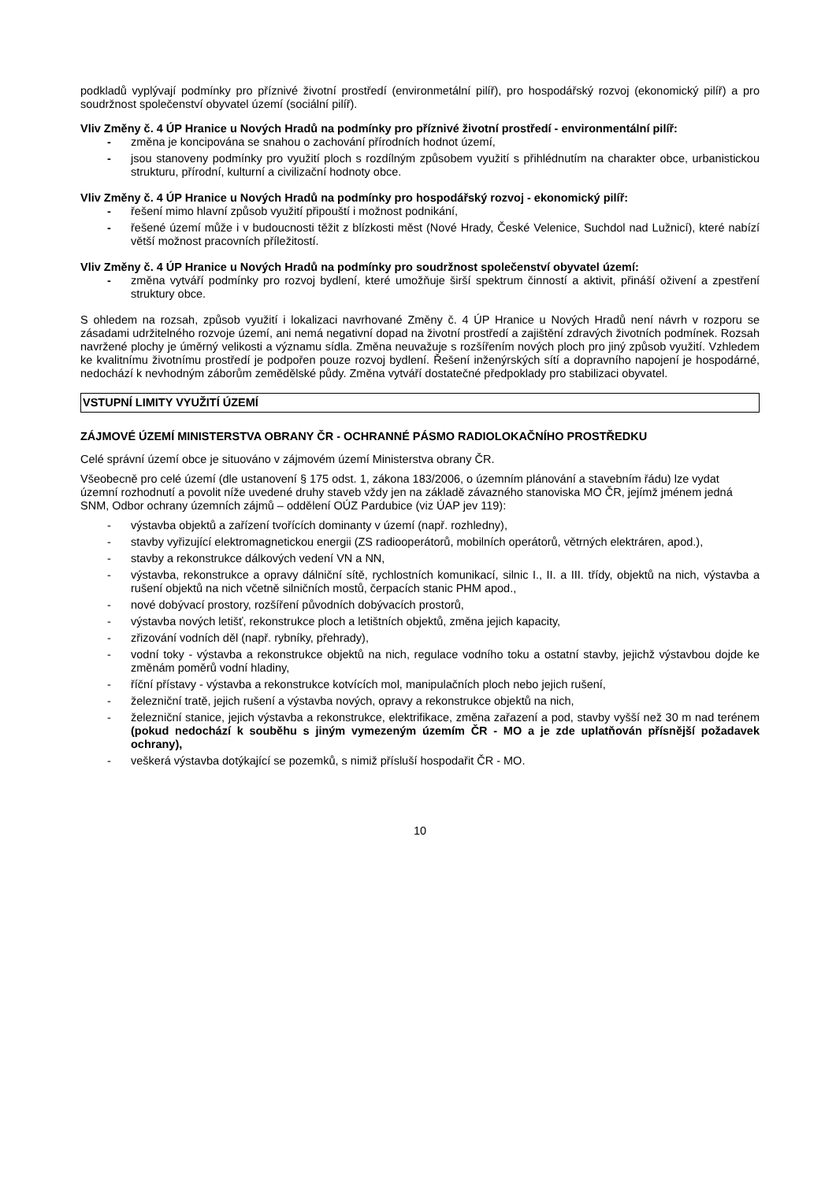podkladů vyplývají podmínky pro příznivé životní prostředí (environmetální pilíř), pro hospodářský rozvoj (ekonomický pilíř) a pro soudržnost společenství obyvatel území (sociální pilíř).
Vliv Změny č. 4 ÚP Hranice u Nových Hradů na podmínky pro příznivé životní prostředí - environmentální pilíř:
- změna je koncipována se snahou o zachování přírodních hodnot území,
- jsou stanoveny podmínky pro využití ploch s rozdílným způsobem využití s přihlédnutím na charakter obce, urbanistickou strukturu, přírodní, kulturní a civilizační hodnoty obce.
Vliv Změny č. 4 ÚP Hranice u Nových Hradů na podmínky pro hospodářský rozvoj - ekonomický pilíř:
- řešení mimo hlavní způsob využití připouští i možnost podnikání,
- řešené území může i v budoucnosti těžit z blízkosti měst (Nové Hrady, České Velenice, Suchdol nad Lužnicí), které nabízí větší možnost pracovních příležitostí.
Vliv Změny č. 4 ÚP Hranice u Nových Hradů na podmínky pro soudržnost společenství obyvatel území:
- změna vytváří podmínky pro rozvoj bydlení, které umožňuje širší spektrum činností a aktivit, přináší oživení a zpestření struktury obce.
S ohledem na rozsah, způsob využití i lokalizaci navrhované Změny č. 4 ÚP Hranice u Nových Hradů není návrh v rozporu se zásadami udržitelného rozvoje území, ani nemá negativní dopad na životní prostředí a zajištění zdravých životních podmínek. Rozsah navržené plochy je úměrný velikosti a významu sídla. Změna neuvažuje s rozšířením nových ploch pro jiný způsob využití. Vzhledem ke kvalitnímu životnímu prostředí je podpořen pouze rozvoj bydlení. Řešení inženýrských sítí a dopravního napojení je hospodárné, nedochází k nevhodným záborům zemědělské půdy. Změna vytváří dostatečné předpoklady pro stabilizaci obyvatel.
VSTUPNÍ LIMITY VYUŽITÍ ÚZEMÍ
ZÁJMOVÉ ÚZEMÍ MINISTERSTVA OBRANY ČR - OCHRANNÉ PÁSMO RADIOLOKAČNÍHO PROSTŘEDKU
Celé správní území obce je situováno v zájmovém území Ministerstva obrany ČR.
Všeobecně pro celé území (dle ustanovení § 175 odst. 1, zákona 183/2006, o územním plánování a stavebním řádu) lze vydat územní rozhodnutí a povolit níže uvedené druhy staveb vždy jen na základě závazného stanoviska MO ČR, jejímž jménem jedná SNM, Odbor ochrany územních zájmů – oddělení OÚZ Pardubice (viz ÚAP jev 119):
- výstavba objektů a zařízení tvořících dominanty v území (např. rozhledny),
- stavby vyřizující elektromagnetickou energii (ZS radiooperátorů, mobilních operátorů, větrných elektráren, apod.),
- stavby a rekonstrukce dálkových vedení VN a NN,
- výstavba, rekonstrukce a opravy dálniční sítě, rychlostních komunikací, silnic I., II. a III. třídy, objektů na nich, výstavba a rušení objektů na nich včetně silničních mostů, čerpacích stanic PHM apod.,
- nové dobývací prostory, rozšíření původních dobývacích prostorů,
- výstavba nových letišť, rekonstrukce ploch a letištních objektů, změna jejich kapacity,
- zřizování vodních děl (např. rybníky, přehrady),
- vodní toky - výstavba a rekonstrukce objektů na nich, regulace vodního toku a ostatní stavby, jejichž výstavbou dojde ke změnám poměrů vodní hladiny,
- říční přístavy - výstavba a rekonstrukce kotvících mol, manipulačních ploch nebo jejich rušení,
- železniční tratě, jejich rušení a výstavba nových, opravy a rekonstrukce objektů na nich,
- železniční stanice, jejich výstavba a rekonstrukce, elektrifikace, změna zařazení a pod, stavby vyšší než 30 m nad terénem (pokud nedochází k souběhu s jiným vymezeným územím ČR - MO a je zde uplatňován přísnější požadavek ochrany),
- veškerá výstavba dotýkající se pozemků, s nimiž přísluší hospodařit ČR - MO.
10